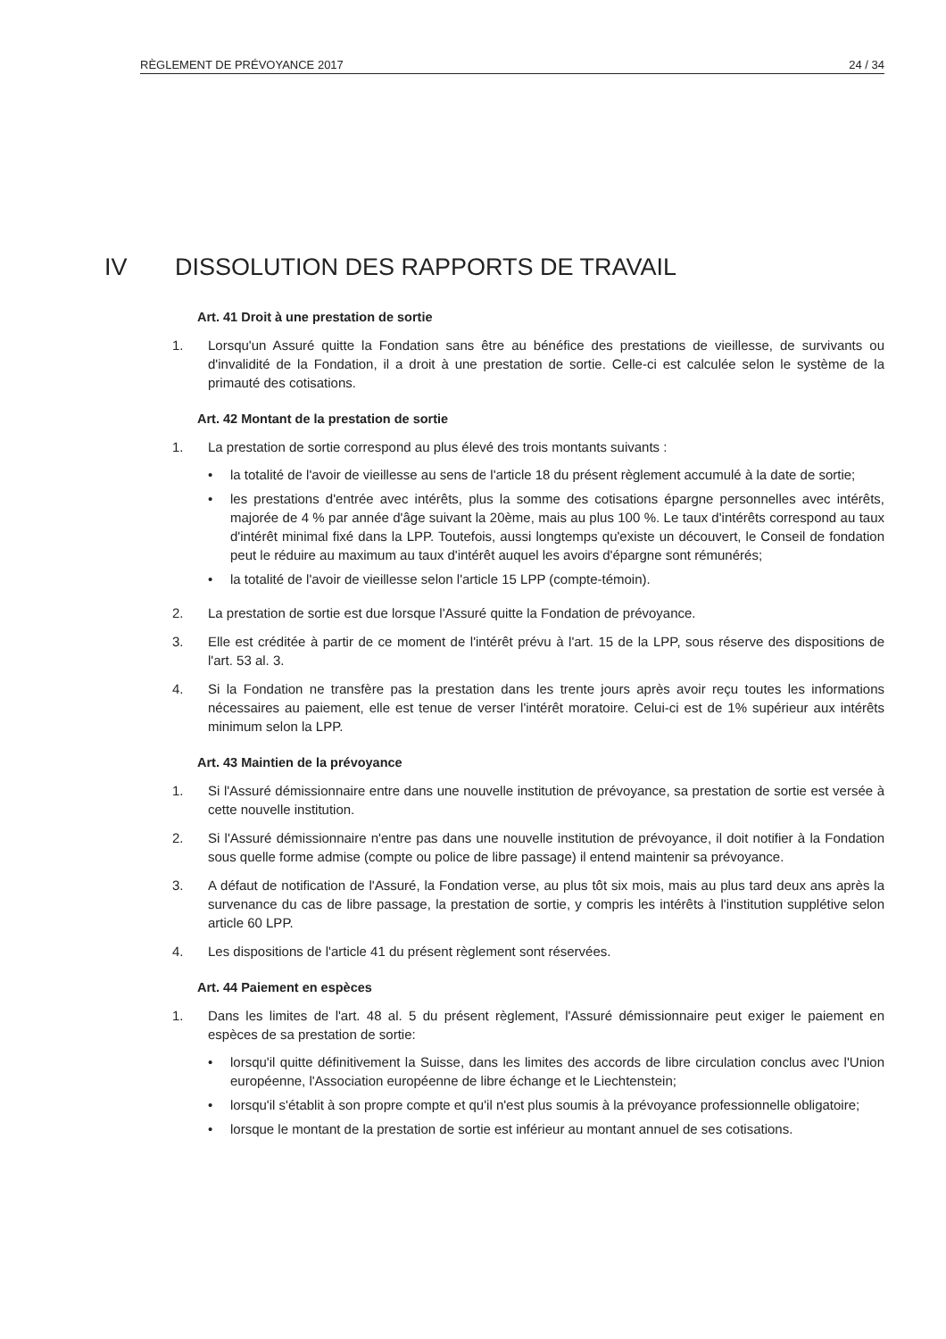RÈGLEMENT DE PRÉVOYANCE 2017 24 / 34
IV DISSOLUTION DES RAPPORTS DE TRAVAIL
Art. 41 Droit à une prestation de sortie
1. Lorsqu'un Assuré quitte la Fondation sans être au bénéfice des prestations de vieillesse, de survivants ou d'invalidité de la Fondation, il a droit à une prestation de sortie. Celle-ci est calculée selon le système de la primauté des cotisations.
Art. 42 Montant de la prestation de sortie
1. La prestation de sortie correspond au plus élevé des trois montants suivants :
• la totalité de l'avoir de vieillesse au sens de l'article 18 du présent règlement accumulé à la date de sortie;
• les prestations d'entrée avec intérêts, plus la somme des cotisations épargne personnelles avec intérêts, majorée de 4 % par année d'âge suivant la 20ème, mais au plus 100 %. Le taux d'intérêts correspond au taux d'intérêt minimal fixé dans la LPP. Toutefois, aussi longtemps qu'existe un découvert, le Conseil de fondation peut le réduire au maximum au taux d'intérêt auquel les avoirs d'épargne sont rémunérés;
• la totalité de l'avoir de vieillesse selon l'article 15 LPP (compte-témoin).
2. La prestation de sortie est due lorsque l'Assuré quitte la Fondation de prévoyance.
3. Elle est créditée à partir de ce moment de l'intérêt prévu à l'art. 15 de la LPP, sous réserve des dispositions de l'art. 53 al. 3.
4. Si la Fondation ne transfère pas la prestation dans les trente jours après avoir reçu toutes les informations nécessaires au paiement, elle est tenue de verser l'intérêt moratoire. Celui-ci est de 1% supérieur aux intérêts minimum selon la LPP.
Art. 43 Maintien de la prévoyance
1. Si l'Assuré démissionnaire entre dans une nouvelle institution de prévoyance, sa prestation de sortie est versée à cette nouvelle institution.
2. Si l'Assuré démissionnaire n'entre pas dans une nouvelle institution de prévoyance, il doit notifier à la Fondation sous quelle forme admise (compte ou police de libre passage) il entend maintenir sa prévoyance.
3. A défaut de notification de l'Assuré, la Fondation verse, au plus tôt six mois, mais au plus tard deux ans après la survenance du cas de libre passage, la prestation de sortie, y compris les intérêts à l'institution supplétive selon article 60 LPP.
4. Les dispositions de l'article 41 du présent règlement sont réservées.
Art. 44 Paiement en espèces
1. Dans les limites de l'art. 48 al. 5 du présent règlement, l'Assuré démissionnaire peut exiger le paiement en espèces de sa prestation de sortie:
• lorsqu'il quitte définitivement la Suisse, dans les limites des accords de libre circulation conclus avec l'Union européenne, l'Association européenne de libre échange et le Liechtenstein;
• lorsqu'il s'établit à son propre compte et qu'il n'est plus soumis à la prévoyance professionnelle obligatoire;
• lorsque le montant de la prestation de sortie est inférieur au montant annuel de ses cotisations.